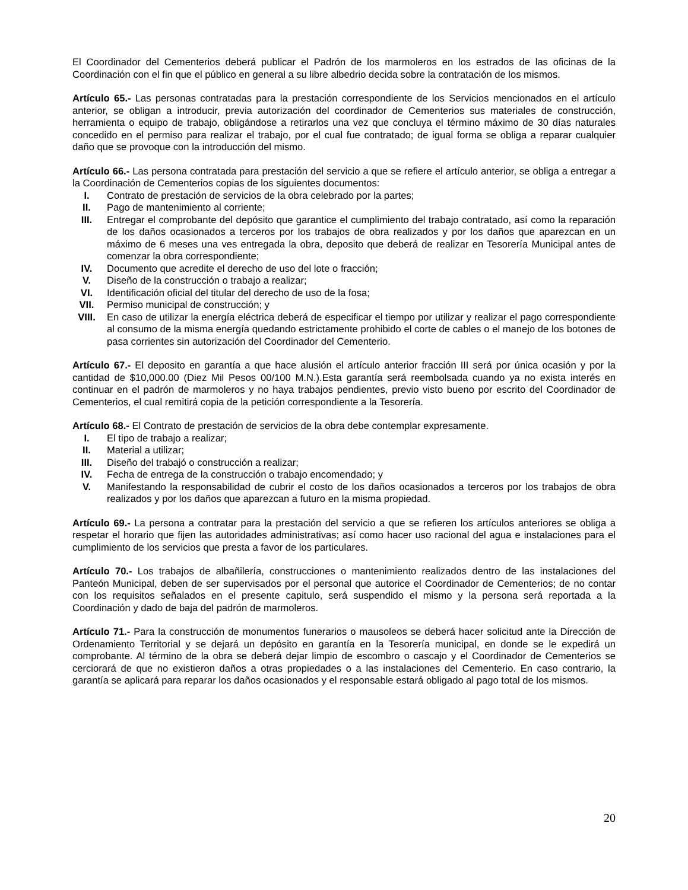El Coordinador del Cementerios deberá publicar el Padrón de los marmoleros en los estrados de las oficinas de la Coordinación con el fin que el público en general a su libre albedrio decida sobre la contratación de los mismos.
Artículo 65.- Las personas contratadas para la prestación correspondiente de los Servicios mencionados en el artículo anterior, se obligan a introducir, previa autorización del coordinador de Cementerios sus materiales de construcción, herramienta o equipo de trabajo, obligándose a retirarlos una vez que concluya el término máximo de 30 días naturales concedido en el permiso para realizar el trabajo, por el cual fue contratado; de igual forma se obliga a reparar cualquier daño que se provoque con la introducción del mismo.
Artículo 66.- Las persona contratada para prestación del servicio a que se refiere el artículo anterior, se obliga a entregar a la Coordinación de Cementerios copias de los siguientes documentos:
I. Contrato de prestación de servicios de la obra celebrado por la partes;
II. Pago de mantenimiento al corriente;
III. Entregar el comprobante del depósito que garantice el cumplimiento del trabajo contratado, así como la reparación de los daños ocasionados a terceros por los trabajos de obra realizados y por los daños que aparezcan en un máximo de 6 meses una ves entregada la obra, deposito que deberá de realizar en Tesorería Municipal antes de comenzar la obra correspondiente;
IV. Documento que acredite el derecho de uso del lote o fracción;
V. Diseño de la construcción o trabajo a realizar;
VI. Identificación oficial del titular del derecho de uso de la fosa;
VII. Permiso municipal de construcción; y
VIII. En caso de utilizar la energía eléctrica deberá de especificar el tiempo por utilizar y realizar el pago correspondiente al consumo de la misma energía quedando estrictamente prohibido el corte de cables o el manejo de los botones de pasa corrientes sin autorización del Coordinador del Cementerio.
Artículo 67.- El deposito en garantía a que hace alusión el artículo anterior fracción III será por única ocasión y por la cantidad de $10,000.00 (Diez Mil Pesos 00/100 M.N.).Esta garantía será reembolsada cuando ya no exista interés en continuar en el padrón de marmoleros y no haya trabajos pendientes, previo visto bueno por escrito del Coordinador de Cementerios, el cual remitirá copia de la petición correspondiente a la Tesorería.
Artículo 68.- El Contrato de prestación de servicios de la obra debe contemplar expresamente.
I. El tipo de trabajo a realizar;
II. Material a utilizar;
III. Diseño del trabajó o construcción a realizar;
IV. Fecha de entrega de la construcción o trabajo encomendado; y
V. Manifestando la responsabilidad de cubrir el costo de los daños ocasionados a terceros por los trabajos de obra realizados y por los daños que aparezcan a futuro en la misma propiedad.
Artículo 69.- La persona a contratar para la prestación del servicio a que se refieren los artículos anteriores se obliga a respetar el horario que fijen las autoridades administrativas; así como hacer uso racional del agua e instalaciones para el cumplimiento de los servicios que presta a favor de los particulares.
Artículo 70.- Los trabajos de albañilería, construcciones o mantenimiento realizados dentro de las instalaciones del Panteón Municipal, deben de ser supervisados por el personal que autorice el Coordinador de Cementerios; de no contar con los requisitos señalados en el presente capitulo, será suspendido el mismo y la persona será reportada a la Coordinación y dado de baja del padrón de marmoleros.
Artículo 71.- Para la construcción de monumentos funerarios o mausoleos se deberá hacer solicitud ante la Dirección de Ordenamiento Territorial y se dejará un depósito en garantía en la Tesorería municipal, en donde se le expedirá un comprobante. Al término de la obra se deberá dejar limpio de escombro o cascajo y el Coordinador de Cementerios se cerciorará de que no existieron daños a otras propiedades o a las instalaciones del Cementerio. En caso contrario, la garantía se aplicará para reparar los daños ocasionados y el responsable estará obligado al pago total de los mismos.
20